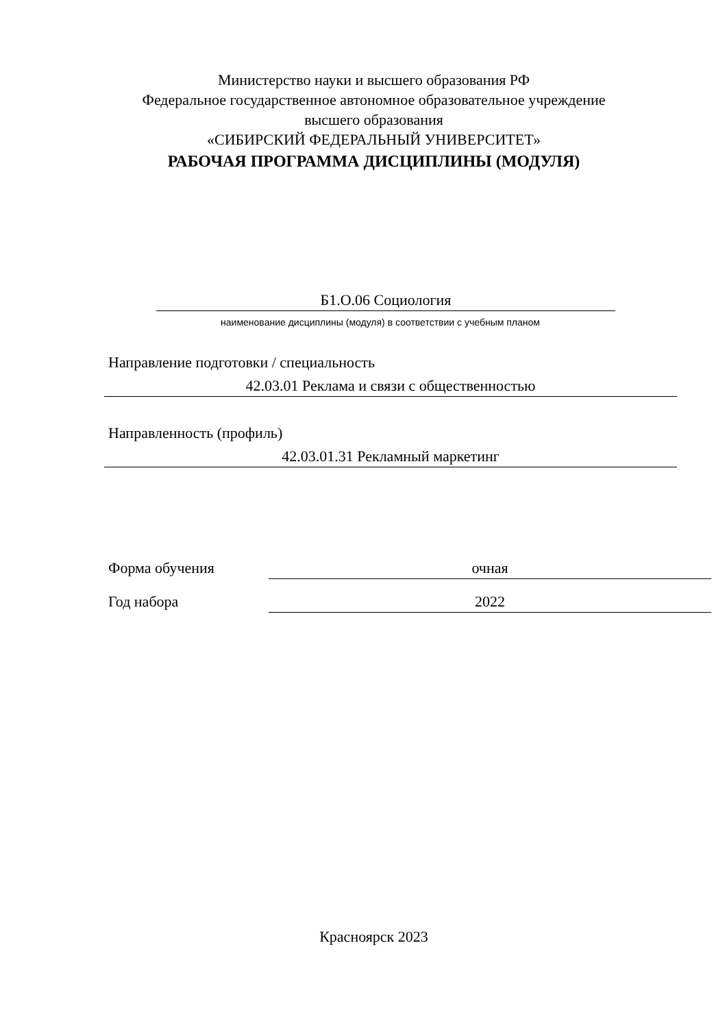Министерство науки и высшего образования РФ
Федеральное государственное автономное образовательное учреждение
высшего образования
«СИБИРСКИЙ ФЕДЕРАЛЬНЫЙ УНИВЕРСИТЕТ»
РАБОЧАЯ ПРОГРАММА ДИСЦИПЛИНЫ (МОДУЛЯ)
Б1.О.06 Социология
наименование дисциплины (модуля) в соответствии с учебным планом
Направление подготовки / специальность
42.03.01 Реклама и связи с общественностью
Направленность (профиль)
42.03.01.31 Рекламный маркетинг
Форма обучения очная
Год набора 2022
Красноярск 2023